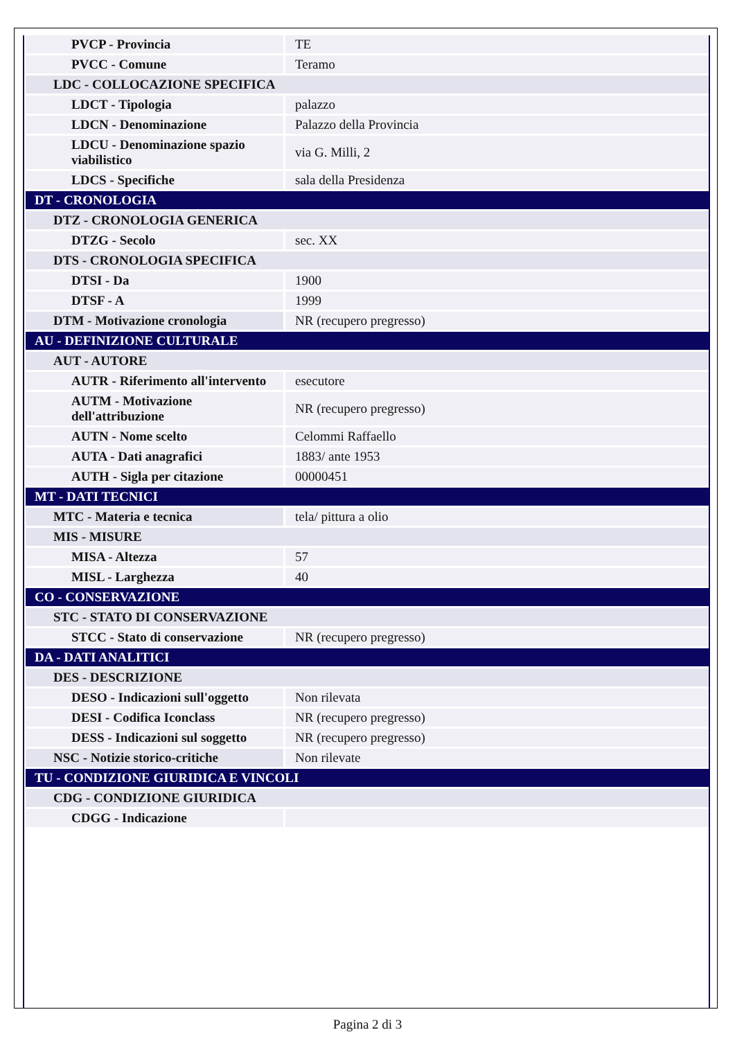| PVCP - Provincia | TE |
| PVCC - Comune | Teramo |
| LDC - COLLOCAZIONE SPECIFICA | |
| LDCT - Tipologia | palazzo |
| LDCN - Denominazione | Palazzo della Provincia |
| LDCU - Denominazione spazio viabilistico | via G. Milli, 2 |
| LDCS - Specifiche | sala della Presidenza |
| DT - CRONOLOGIA | |
| DTZ - CRONOLOGIA GENERICA | |
| DTZG - Secolo | sec. XX |
| DTS - CRONOLOGIA SPECIFICA | |
| DTSI - Da | 1900 |
| DTSF - A | 1999 |
| DTM - Motivazione cronologia | NR (recupero pregresso) |
| AU - DEFINIZIONE CULTURALE | |
| AUT - AUTORE | |
| AUTR - Riferimento all'intervento | esecutore |
| AUTM - Motivazione dell'attribuzione | NR (recupero pregresso) |
| AUTN - Nome scelto | Celommi Raffaello |
| AUTA - Dati anagrafici | 1883/ ante 1953 |
| AUTH - Sigla per citazione | 00000451 |
| MT - DATI TECNICI | |
| MTC - Materia e tecnica | tela/ pittura a olio |
| MIS - MISURE | |
| MISA - Altezza | 57 |
| MISL - Larghezza | 40 |
| CO - CONSERVAZIONE | |
| STC - STATO DI CONSERVAZIONE | |
| STCC - Stato di conservazione | NR (recupero pregresso) |
| DA - DATI ANALITICI | |
| DES - DESCRIZIONE | |
| DESO - Indicazioni sull'oggetto | Non rilevata |
| DESI - Codifica Iconclass | NR (recupero pregresso) |
| DESS - Indicazioni sul soggetto | NR (recupero pregresso) |
| NSC - Notizie storico-critiche | Non rilevate |
| TU - CONDIZIONE GIURIDICA E VINCOLI | |
| CDG - CONDIZIONE GIURIDICA | |
| CDGG - Indicazione | |
Pagina 2 di 3